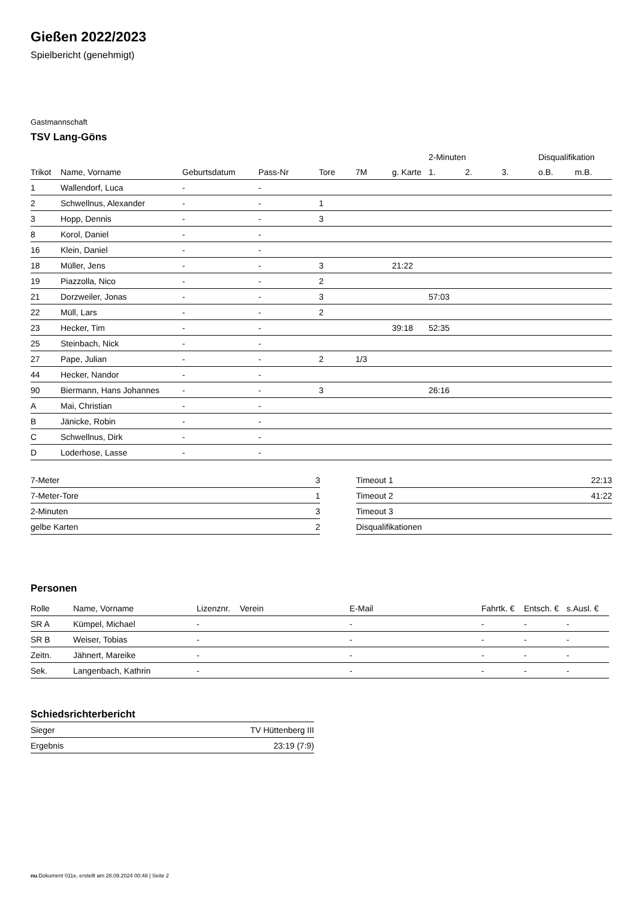Gießen 2022/2023
Spielbericht (genehmigt)
Gastmannschaft
TSV Lang-Göns
| | | | | | | | 2-Minuten | | | Disqualifikation | |
| --- | --- | --- | --- | --- | --- | --- | --- | --- | --- | --- | --- |
| Trikot | Name, Vorname | Geburtsdatum | Pass-Nr | Tore | 7M | g. Karte | 1. | 2. | 3. | o.B. | m.B. |
| 1 | Wallendorf, Luca | - | - | | | | | | | | |
| 2 | Schwellnus, Alexander | - | - | 1 | | | | | | | |
| 3 | Hopp, Dennis | - | - | 3 | | | | | | | |
| 8 | Korol, Daniel | - | - | | | | | | | | |
| 16 | Klein, Daniel | - | - | | | | | | | | |
| 18 | Müller, Jens | - | - | 3 | | 21:22 | | | | | |
| 19 | Piazzolla, Nico | - | - | 2 | | | | | | | |
| 21 | Dorzweiler, Jonas | - | - | 3 | | | 57:03 | | | | |
| 22 | Müll, Lars | - | - | 2 | | | | | | | |
| 23 | Hecker, Tim | - | - | | | 39:18 | 52:35 | | | | |
| 25 | Steinbach, Nick | - | - | | | | | | | | |
| 27 | Pape, Julian | - | - | 2 | 1/3 | | | | | | |
| 44 | Hecker, Nandor | - | - | | | | | | | | |
| 90 | Biermann, Hans Johannes | - | - | 3 | | | 26:16 | | | | |
| A | Mai, Christian | - | - | | | | | | | | |
| B | Jänicke, Robin | - | - | | | | | | | | |
| C | Schwellnus, Dirk | - | - | | | | | | | | |
| D | Loderhose, Lasse | - | - | | | | | | | | |
| 7-Meter | 3 |
| 7-Meter-Tore | 1 |
| 2-Minuten | 3 |
| gelbe Karten | 2 |
| Timeout 1 | 22:13 |
| Timeout 2 | 41:22 |
| Timeout 3 | |
| Disqualifikationen | |
Personen
| Rolle | Name, Vorname | Lizenznr. | Verein | E-Mail | Fahrtk. € | Entsch. € | s.Ausl. € |
| --- | --- | --- | --- | --- | --- | --- | --- |
| SR A | Kümpel, Michael | - | | - | - | - | - |
| SR B | Weiser, Tobias | - | | - | - | - | - |
| Zeitn. | Jähnert, Mareike | - | | - | - | - | - |
| Sek. | Langenbach, Kathrin | - | | - | - | - | - |
Schiedsrichterbericht
| Sieger | TV Hüttenberg III |
| Ergebnis | 23:19 (7:9) |
nu.Dokument 011e, erstellt am 28.09.2024 00:48 | Seite 2